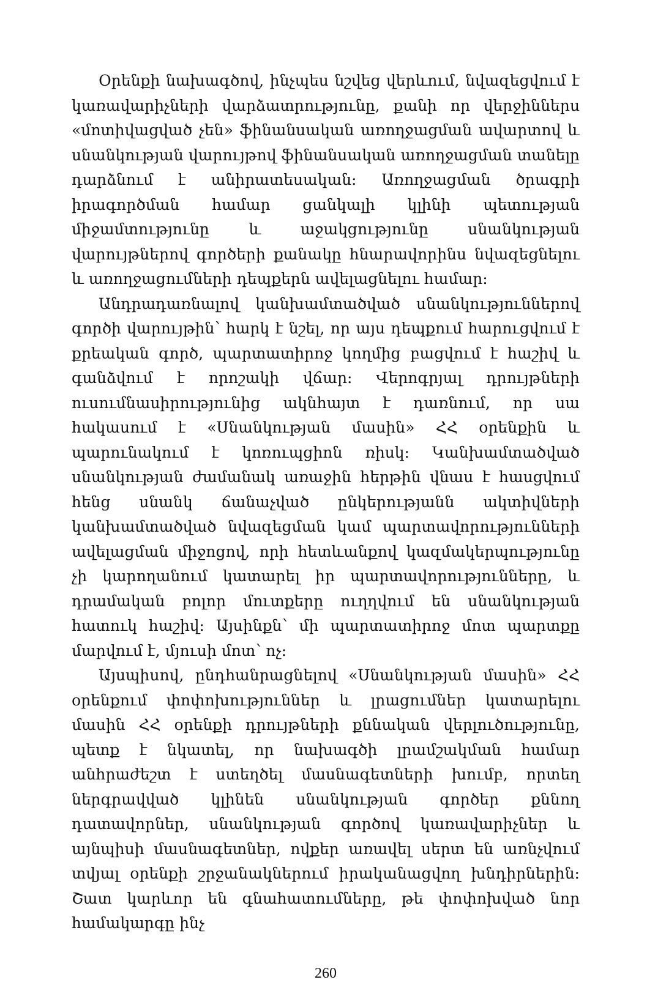Օրենքի նախագծով, ինչպես նշվեց վերևում, նվազեցվում է կառավարիչների վարձատրությունը, քանի որ վերջիններս «մոտիվացված չեն» ֆինանսական առողջացման ավարտով և սնանկության վարույթով ֆինանսական առողջացման տանելը դարձնում է անիրատեսական: Առողջացման ծրագրի իրագործման համար ցանկալի կլինի պետության միջամտությունը և աջակցությունը սնանկության վարույթներով գործերի քանակը հնարավորինս նվազեցնելու և առողջացումների դեպքերն ավելացնելու համար:
Անդրադառնալով կանխամտածված սնանկություններով գործի վարույթին՝ հարկ է նշել, որ այս դեպքում հարուցվում է քրեական գործ, պարտատիրոջ կողմից բացվում է հաշիվ և գանձվում է որոշակի վճար: Վերոգրյալ դրույթների ուսումնասիրությունից ակնհայտ է դառնում, որ սա հակասում է «Սնանկության մասին» ՀՀ օրենքին և պարունակում է կոռուպցիոն ռիսկ: Կանխամտածված սնանկության ժամանակ առաջին հերթին վնաս է հասցվում հենց սնանկ ճանաչված ընկերությանն ակտիվների կանխամտածված նվազեցման կամ պարտավորությունների ավելացման միջոցով, որի հետևանքով կազմակերպությունը չի կարողանում կատարել իր պարտավորությունները, և դրամական բոլոր մուտքերը ուղղվում են սնանկության հատուկ հաշիվ: Այսինքն՝ մի պարտատիրոջ մոտ պարտքը մարվում է, մյուսի մոտ՝ ոչ:
Այսպիսով, ընդհանրացնելով «Սնանկության մասին» ՀՀ օրենքում փոփոխություններ և լրացումներ կատարելու մասին ՀՀ օրենքի դրույթների քննական վերլուծությունը, պետք է նկատել, որ նախագծի լրամշակման համար անհրաժեշտ է ստեղծել մասնագետների խումբ, որտեղ ներգրավված կլինեն սնանկության գործեր քննող դատավորներ, սնանկության գործով կառավարիչներ և այնպիսի մասնագետներ, ովքեր առավել սերտ են առնչվում տվյալ օրենքի շրջանակներում իրականացվող խնդիրներին: Շատ կարևոր են գնահատումները, թե փոփոխված նոր համակարգը ինչ
260